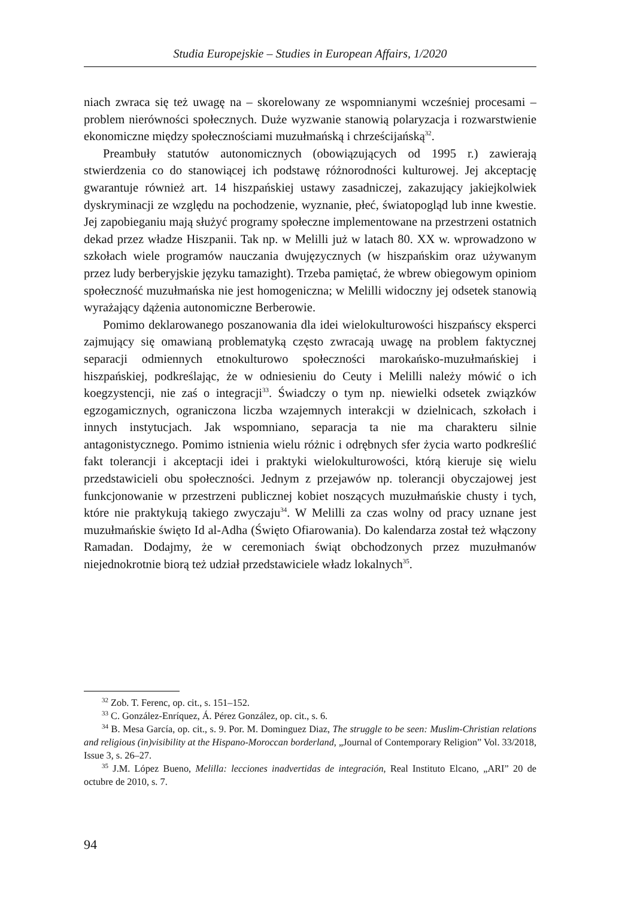Studia Europejskie – Studies in European Affairs, 1/2020
niach zwraca się też uwagę na – skorelowany ze wspomnianymi wcześniej procesami – problem nierówności społecznych. Duże wyzwanie stanowią polaryzacja i rozwarstwienie ekonomiczne między społecznościami muzułmańską i chrześcijańską<sup>32</sup>.
Preambuły statutów autonomicznych (obowiązujących od 1995 r.) zawierają stwierdzenia co do stanowiącej ich podstawę różnorodności kulturowej. Jej akceptację gwarantuje również art. 14 hiszpańskiej ustawy zasadniczej, zakazujący jakiejkolwiek dyskryminacji ze względu na pochodzenie, wyznanie, płeć, światopogląd lub inne kwestie. Jej zapobieganiu mają służyć programy społeczne implementowane na przestrzeni ostatnich dekad przez władze Hiszpanii. Tak np. w Melilli już w latach 80. XX w. wprowadzono w szkołach wiele programów nauczania dwujęzycznych (w hiszpańskim oraz używanym przez ludy berberyjskie języku tamazight). Trzeba pamiętać, że wbrew obiegowym opiniom społeczność muzułmańska nie jest homogeniczna; w Melilli widoczny jej odsetek stanowią wyrażający dążenia autonomiczne Berberowie.
Pomimo deklarowanego poszanowania dla idei wielokulturowości hiszpańscy eksperci zajmujący się omawianą problematyką często zwracają uwagę na problem faktycznej separacji odmiennych etnokulturowo społeczności marokańsko-muzułmańskiej i hiszpańskiej, podkreślając, że w odniesieniu do Ceuty i Melilli należy mówić o ich koegzystencji, nie zaś o integracji<sup>33</sup>. Świadczy o tym np. niewielki odsetek związków egzogamicznych, ograniczona liczba wzajemnych interakcji w dzielnicach, szkołach i innych instytucjach. Jak wspomniano, separacja ta nie ma charakteru silnie antagonistycznego. Pomimo istnienia wielu różnic i odrębnych sfer życia warto podkreślić fakt tolerancji i akceptacji idei i praktyki wielokulturowości, którą kieruje się wielu przedstawicieli obu społeczności. Jednym z przejawów np. tolerancji obyczajowej jest funkcjonowanie w przestrzeni publicznej kobiet noszących muzułmańskie chusty i tych, które nie praktykują takiego zwyczaju<sup>34</sup>. W Melilli za czas wolny od pracy uznane jest muzułmańskie święto Id al-Adha (Święto Ofiarowania). Do kalendarza został też włączony Ramadan. Dodajmy, że w ceremoniach świąt obchodzonych przez muzułmanów niejednokrotnie biorą też udział przedstawiciele władz lokalnych<sup>35</sup>.
<sup>32</sup> Zob. T. Ferenc, op. cit., s. 151–152.
<sup>33</sup> C. González-Enríquez, Á. Pérez González, op. cit., s. 6.
<sup>34</sup> B. Mesa García, op. cit., s. 9. Por. M. Dominguez Diaz, The struggle to be seen: Muslim-Christian relations and religious (in)visibility at the Hispano-Moroccan borderland, „Journal of Contemporary Religion” Vol. 33/2018, Issue 3, s. 26–27.
<sup>35</sup> J.M. López Bueno, Melilla: lecciones inadvertidas de integración, Real Instituto Elcano, „ARI” 20 de octubre de 2010, s. 7.
94